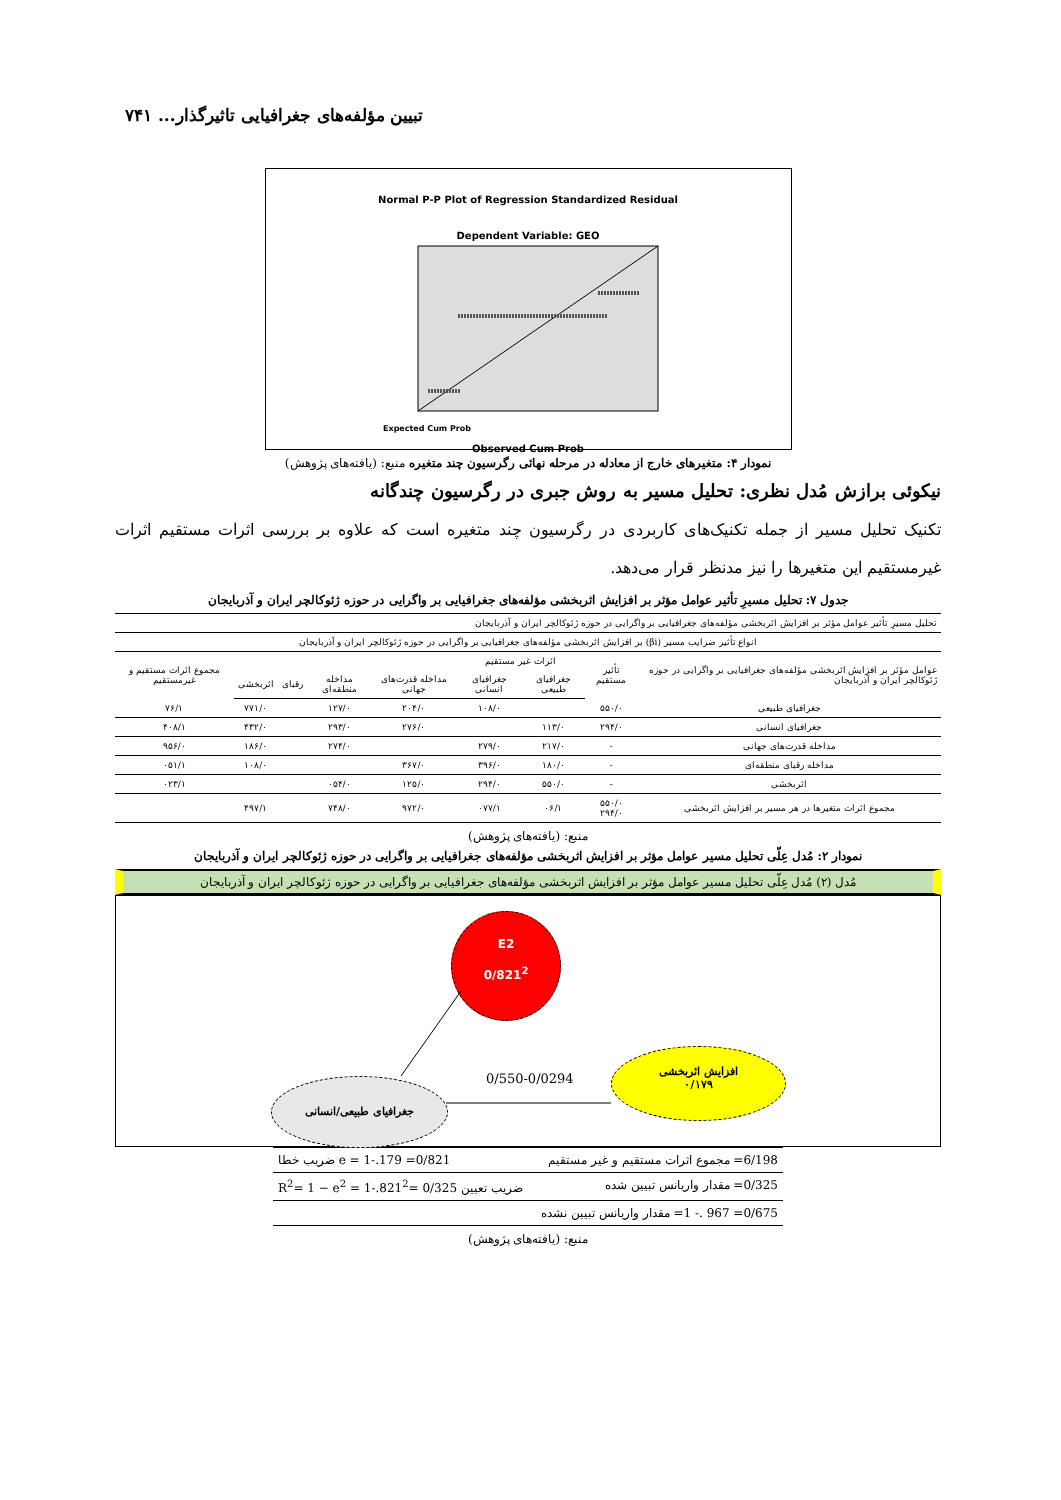تبیین مؤلفه‌های جغرافیایی تاثیرگذار... ۷۴۱
Normal P-P Plot of Regression Standardized Residual
Dependent Variable: GEO
Expected Cum Prob
Observed Cum Prob
نمودار ۴: متغیرهای خارج از معادله در مرحله نهائی رگرسیون چند متغیره منبع: (یافته‌های پژوهش)
نیکوئی برازش مُدل نظری: تحلیل مسیر به روش جبری در رگرسیون چندگانه
تکنیک تحلیل مسیر از جمله تکنیک‌های کاربردی در رگرسیون چند متغیره است که علاوه بر بررسی اثرات مستقیم اثرات غیرمستقیم این متغیرها را نیز مدنظر قرار می‌دهد.
جدول ۷: تحلیل مسیرِ تأثیر عوامل مؤثر بر افزایش اثربخشی مؤلفه‌های جغرافیایی بر واگرایی در حوزه ژئوکالچر ایران و آذربایجان
| تحلیل مسیرِ تأثیر عوامل مؤثر بر افزایش اثربخشی مؤلفه‌های جغرافیایی بر واگرایی در حوزه ژئوکالچر ایران و آذربایجان | | | | | | | | |
| --- | --- | --- | --- | --- | --- | --- | --- | --- |
| انواع تأثیر ضرایب مسیر (βi) بر افزایش اثربخشی مؤلفه‌های جغرافیایی بر واگرایی در حوزه ژئوکالچر ایران و آذربایجان | | | | | | | | |
| عوامل مؤثر بر افزایش اثربخشی مؤلفه‌های جغرافیایی بر واگرایی در حوزه ژئوکالچر ایران و آذربایجان | تأثیر مستقیم | اثرات غیر مستقیم | | | | | | مجموع اثرات مستقیم و غیرمستقیم |
| | | جغرافیای طبیعی | جغرافیای انسانی | مداخله قدرت‌های جهانی | مداخله منطقه‌ای | رقبای | اثربخشی | |
| جغرافیای طبیعی | ۵۵۰/۰ | | ۱۰۸/۰ | ۲۰۴/۰ | ۱۲۷/۰ | | ۷۷۱/۰ | ۷۶/۱ |
| جغرافیای انسانی | ۲۹۴/۰ | ۱۱۳/۰ | | ۲۷۶/۰ | ۲۹۳/۰ | | ۴۳۲/۰ | ۴۰۸/۱ |
| مداخله قدرت‌های جهانی | - | ۲۱۷/۰ | ۲۷۹/۰ | | ۲۷۴/۰ | | ۱۸۶/۰ | ۹۵۶/۰ |
| مداخله رقبای منطقه‌ای | - | ۱۸۰/۰ | ۳۹۶/۰ | ۳۶۷/۰ | | | ۱۰۸/۰ | ۰۵۱/۱ |
| اثربخشی | - | ۵۵۰/۰ | ۲۹۴/۰ | ۱۲۵/۰ | ۰۵۴/۰ | | | ۰۲۳/۱ |
| مجموع اثرات متغیرها در هر مسیر بر افزایش اثربخشی | ۵۵۰/۰ ۲۹۴/۰ | ۰۶/۱ | ۰۷۷/۱ | ۹۷۲/۰ | ۷۴۸/۰ | | ۴۹۷/۱ | |
منبع: (یافته‌های پژوهش)
نمودار ۲: مُدل عِلّی تحلیل مسیر عوامل مؤثر بر افزایش اثربخشی مؤلفه‌های جغرافیایی بر واگرایی در حوزه ژئوکالچر ایران و آذربایجان
مُدل (۲) مُدل عِلّی تحلیل مسیر عوامل مؤثر بر افزایش اثربخشی مؤلفه‌های جغرافیایی بر واگرایی در حوزه ژئوکالچر ایران و آذربایجان
E2
0/821<sup>2</sup>
جغرافیای طبیعی/انسانی 0/550-0/0294
افزایش اثربخشی
۰/۱۷۹
6/198= مجموع اثرات مستقیم و غیر مستقیم 0/821= 179.-1 = e ضریب خطا
0/325= مقدار واریانس تبیین شده ضریب تعیین R<sup>2</sup>= 1 − e<sup>2</sup> = 1-.821<sup>2</sup>= 0/325
0/675= 967 .- 1= مقدار واریانس تبیین نشده
منبع: (یافته‌های پژوهش)